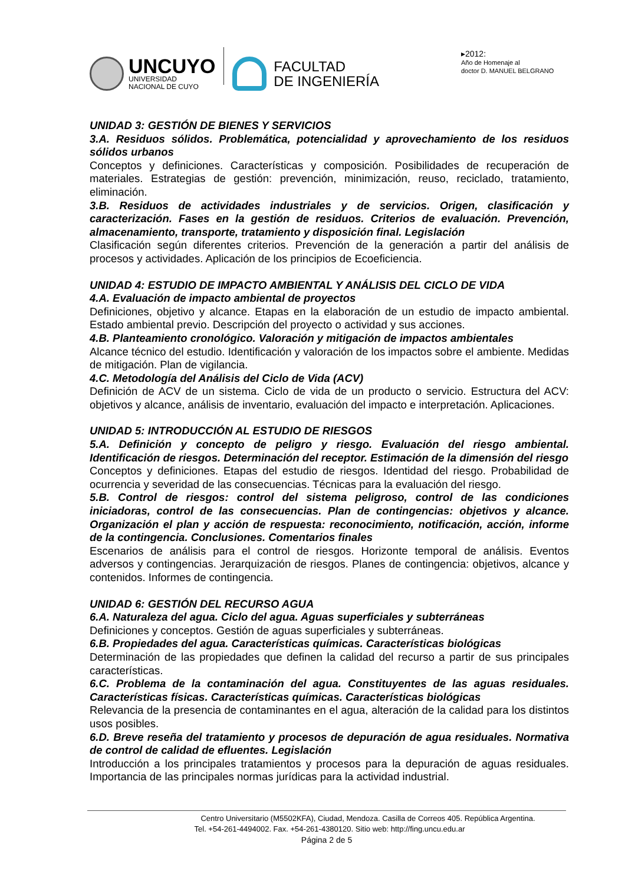UNCUYO
UNIVERSIDAD
NACIONAL DE CUYO
FACULTAD
DE INGENIERÍA
▸2012:
Año de Homenaje al
doctor D. MANUEL BELGRANO
UNIDAD 3: GESTIÓN DE BIENES Y SERVICIOS
3.A. Residuos sólidos. Problemática, potencialidad y aprovechamiento de los residuos sólidos urbanos
Conceptos y definiciones. Características y composición. Posibilidades de recuperación de materiales. Estrategias de gestión: prevención, minimización, reuso, reciclado, tratamiento, eliminación.
3.B. Residuos de actividades industriales y de servicios. Origen, clasificación y caracterización. Fases en la gestión de residuos. Criterios de evaluación. Prevención, almacenamiento, transporte, tratamiento y disposición final. Legislación
Clasificación según diferentes criterios. Prevención de la generación a partir del análisis de procesos y actividades. Aplicación de los principios de Ecoeficiencia.
UNIDAD 4: ESTUDIO DE IMPACTO AMBIENTAL Y ANÁLISIS DEL CICLO DE VIDA
4.A. Evaluación de impacto ambiental de proyectos
Definiciones, objetivo y alcance. Etapas en la elaboración de un estudio de impacto ambiental. Estado ambiental previo. Descripción del proyecto o actividad y sus acciones.
4.B. Planteamiento cronológico. Valoración y mitigación de impactos ambientales
Alcance técnico del estudio. Identificación y valoración de los impactos sobre el ambiente. Medidas de mitigación. Plan de vigilancia.
4.C. Metodología del Análisis del Ciclo de Vida (ACV)
Definición de ACV de un sistema. Ciclo de vida de un producto o servicio. Estructura del ACV: objetivos y alcance, análisis de inventario, evaluación del impacto e interpretación. Aplicaciones.
UNIDAD 5: INTRODUCCIÓN AL ESTUDIO DE RIESGOS
5.A. Definición y concepto de peligro y riesgo. Evaluación del riesgo ambiental. Identificación de riesgos. Determinación del receptor. Estimación de la dimensión del riesgo
Conceptos y definiciones. Etapas del estudio de riesgos. Identidad del riesgo. Probabilidad de ocurrencia y severidad de las consecuencias. Técnicas para la evaluación del riesgo.
5.B. Control de riesgos: control del sistema peligroso, control de las condiciones iniciadoras, control de las consecuencias. Plan de contingencias: objetivos y alcance. Organización el plan y acción de respuesta: reconocimiento, notificación, acción, informe de la contingencia. Conclusiones. Comentarios finales
Escenarios de análisis para el control de riesgos. Horizonte temporal de análisis. Eventos adversos y contingencias. Jerarquización de riesgos. Planes de contingencia: objetivos, alcance y contenidos. Informes de contingencia.
UNIDAD 6: GESTIÓN DEL RECURSO AGUA
6.A. Naturaleza del agua. Ciclo del agua. Aguas superficiales y subterráneas
Definiciones y conceptos. Gestión de aguas superficiales y subterráneas.
6.B. Propiedades del agua. Características químicas. Características biológicas
Determinación de las propiedades que definen la calidad del recurso a partir de sus principales características.
6.C. Problema de la contaminación del agua. Constituyentes de las aguas residuales. Características físicas. Características químicas. Características biológicas
Relevancia de la presencia de contaminantes en el agua, alteración de la calidad para los distintos usos posibles.
6.D. Breve reseña del tratamiento y procesos de depuración de agua residuales. Normativa de control de calidad de efluentes. Legislación
Introducción a los principales tratamientos y procesos para la depuración de aguas residuales. Importancia de las principales normas jurídicas para la actividad industrial.
Centro Universitario (M5502KFA), Ciudad, Mendoza. Casilla de Correos 405. República Argentina.
Tel. +54-261-4494002. Fax. +54-261-4380120. Sitio web: http://fing.uncu.edu.ar
Página 2 de 5